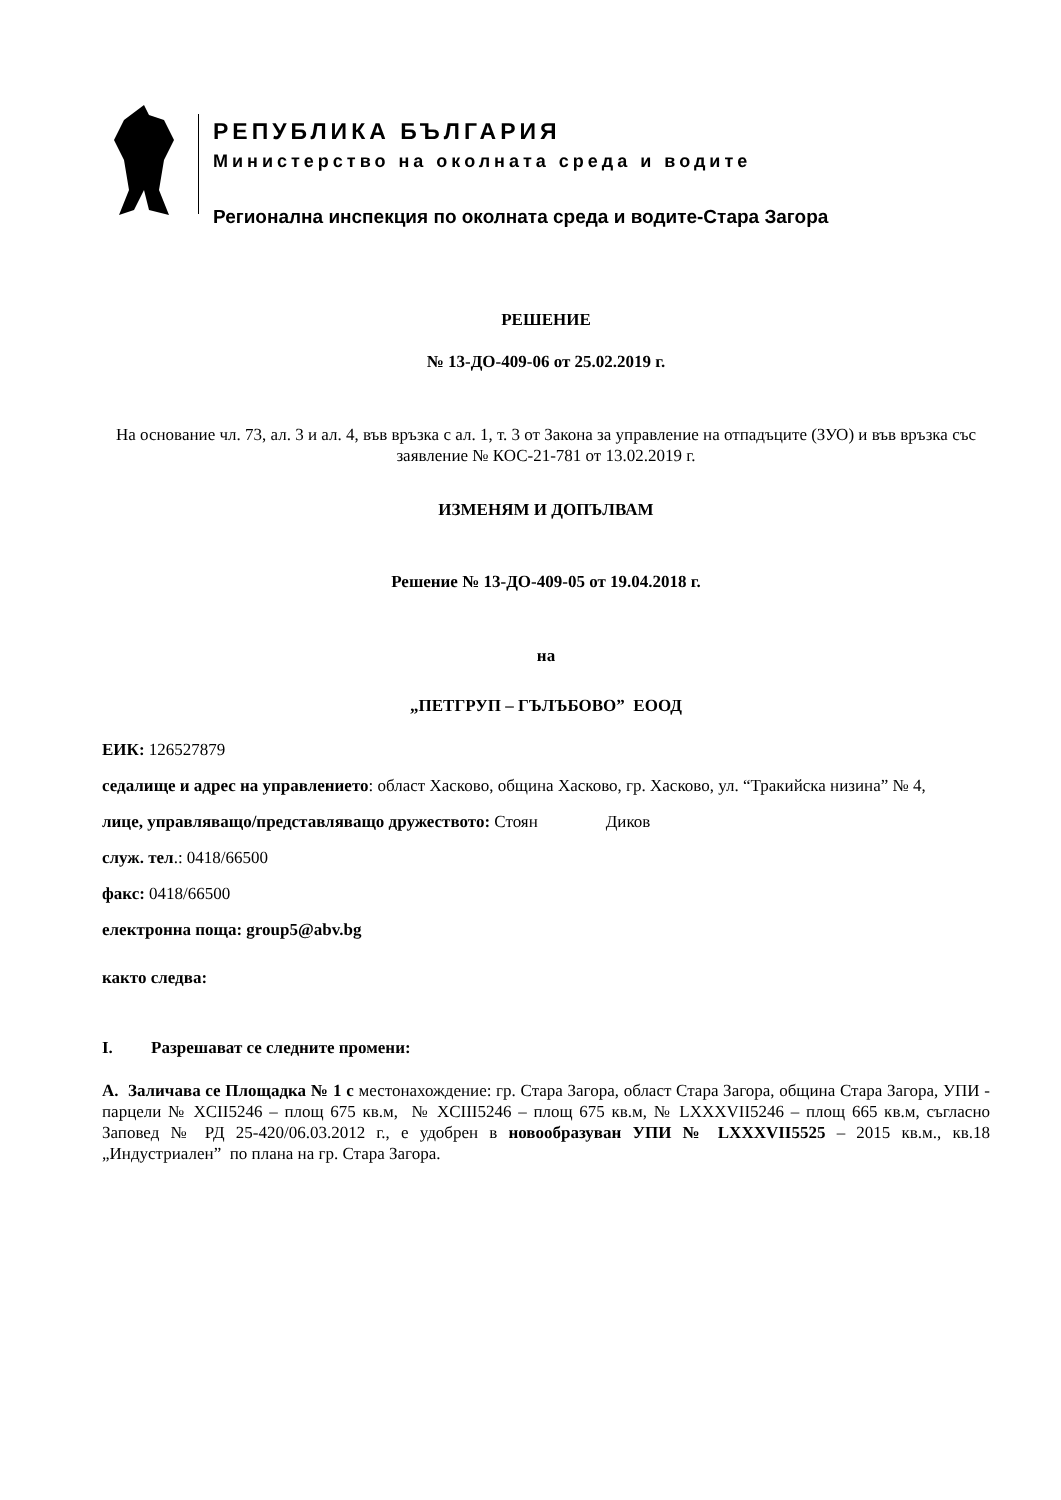РЕПУБЛИКА БЪЛГАРИЯ
Министерство на околната среда и водите
Регионална инспекция по околната среда и водите-Стара Загора
РЕШЕНИЕ
№ 13-ДО-409-06 от 25.02.2019 г.
На основание чл. 73, ал. 3 и ал. 4, във връзка с ал. 1, т. 3 от Закона за управление на отпадъците (ЗУО) и във връзка със заявление № КОС-21-781 от 13.02.2019 г.
ИЗМЕНЯМ И ДОПЪЛВАМ
Решение № 13-ДО-409-05 от 19.04.2018 г.
на
„ПЕТГРУП – ГЪЛЪБОВО” ЕООД
ЕИК: 126527879
седалище и адрес на управлението: област Хасково, община Хасково, гр. Хасково, ул. “Тракийска низина” № 4,
лице, управляващо/представляващо дружеството: Стоян Диков
служ. тел.: 0418/66500
факс: 0418/66500
електронна поща: group5@abv.bg
както следва:
I. Разрешават се следните промени:
А. Заличава се Площадка № 1 с местонахождение: гр. Стара Загора, област Стара Загора, община Стара Загора, УПИ - парцели № XCII5246 – площ 675 кв.м, № XCIII5246 – площ 675 кв.м, № LXXXVII5246 – площ 665 кв.м, съгласно Заповед № РД 25-420/06.03.2012 г., е удобрен в новообразуван УПИ № LXXXVII5525 – 2015 кв.м., кв.18 „Индустриален” по плана на гр. Стара Загора.